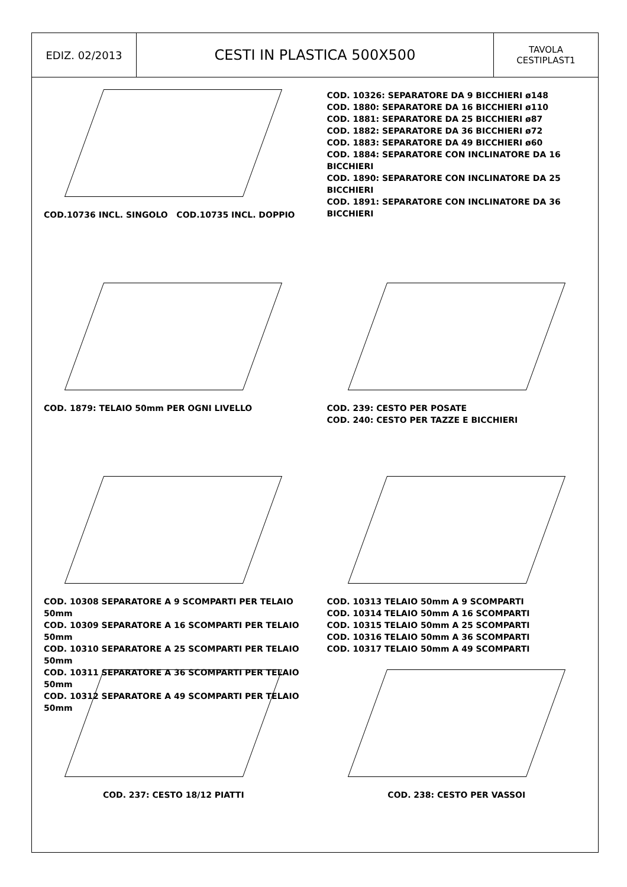EDIZ. 02/2013
CESTI IN PLASTICA 500X500
TAVOLA
CESTIPLAST1
COD.10736 INCL. SINGOLO COD.10735 INCL. DOPPIO
COD. 10326: SEPARATORE DA 9 BICCHIERI ø148
COD. 1880: SEPARATORE DA 16 BICCHIERI ø110
COD. 1881: SEPARATORE DA 25 BICCHIERI ø87
COD. 1882: SEPARATORE DA 36 BICCHIERI ø72
COD. 1883: SEPARATORE DA 49 BICCHIERI ø60
COD. 1884: SEPARATORE CON INCLINATORE DA 16 BICCHIERI
COD. 1890: SEPARATORE CON INCLINATORE DA 25 BICCHIERI
COD. 1891: SEPARATORE CON INCLINATORE DA 36 BICCHIERI
COD. 1879: TELAIO 50mm PER OGNI LIVELLO
COD. 239: CESTO PER POSATE
COD. 240: CESTO PER TAZZE E BICCHIERI
COD. 10308 SEPARATORE A 9 SCOMPARTI PER TELAIO 50mm
COD. 10309 SEPARATORE A 16 SCOMPARTI PER TELAIO 50mm
COD. 10310 SEPARATORE A 25 SCOMPARTI PER TELAIO 50mm
COD. 10311 SEPARATORE A 36 SCOMPARTI PER TELAIO 50mm
COD. 10312 SEPARATORE A 49 SCOMPARTI PER TELAIO 50mm
COD. 10313 TELAIO 50mm A 9 SCOMPARTI
COD. 10314 TELAIO 50mm A 16 SCOMPARTI
COD. 10315 TELAIO 50mm A 25 SCOMPARTI
COD. 10316 TELAIO 50mm A 36 SCOMPARTI
COD. 10317 TELAIO 50mm A 49 SCOMPARTI
COD. 237: CESTO 18/12 PIATTI
COD. 238: CESTO PER VASSOI